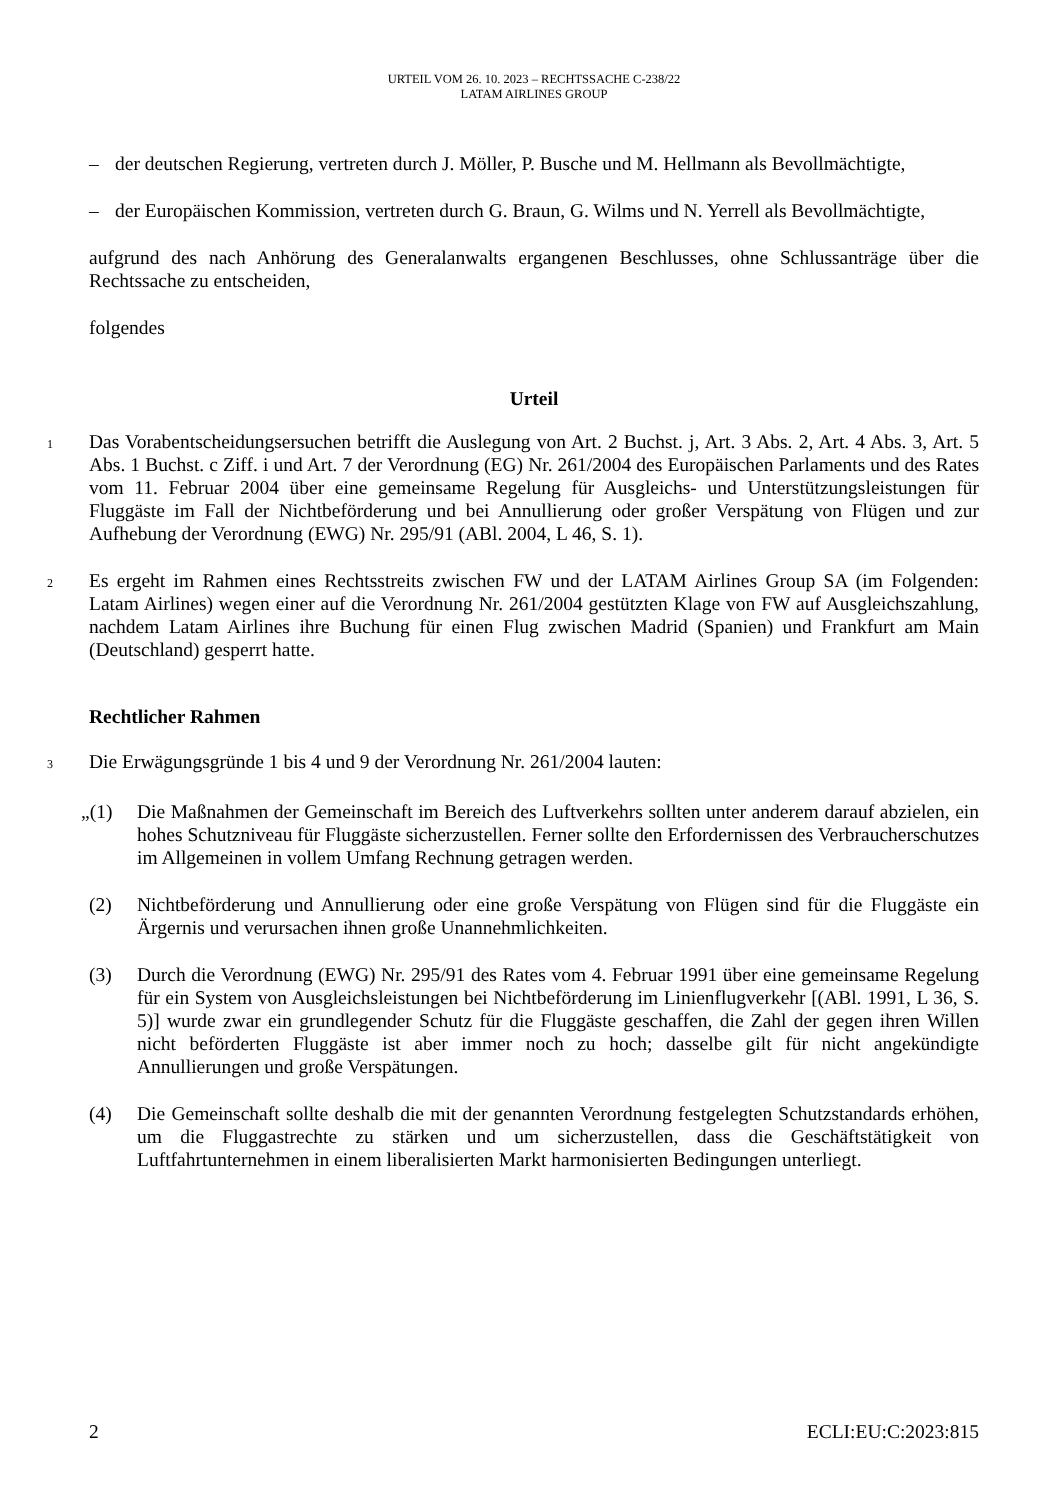URTEIL VOM 26. 10. 2023 – RECHTSSACHE C-238/22
LATAM AIRLINES GROUP
– der deutschen Regierung, vertreten durch J. Möller, P. Busche und M. Hellmann als Bevollmächtigte,
– der Europäischen Kommission, vertreten durch G. Braun, G. Wilms und N. Yerrell als Bevollmächtigte,
aufgrund des nach Anhörung des Generalanwalts ergangenen Beschlusses, ohne Schlussanträge über die Rechtssache zu entscheiden,
folgendes
Urteil
1 Das Vorabentscheidungsersuchen betrifft die Auslegung von Art. 2 Buchst. j, Art. 3 Abs. 2, Art. 4 Abs. 3, Art. 5 Abs. 1 Buchst. c Ziff. i und Art. 7 der Verordnung (EG) Nr. 261/2004 des Europäischen Parlaments und des Rates vom 11. Februar 2004 über eine gemeinsame Regelung für Ausgleichs- und Unterstützungsleistungen für Fluggäste im Fall der Nichtbeförderung und bei Annullierung oder großer Verspätung von Flügen und zur Aufhebung der Verordnung (EWG) Nr. 295/91 (ABl. 2004, L 46, S. 1).
2 Es ergeht im Rahmen eines Rechtsstreits zwischen FW und der LATAM Airlines Group SA (im Folgenden: Latam Airlines) wegen einer auf die Verordnung Nr. 261/2004 gestützten Klage von FW auf Ausgleichszahlung, nachdem Latam Airlines ihre Buchung für einen Flug zwischen Madrid (Spanien) und Frankfurt am Main (Deutschland) gesperrt hatte.
Rechtlicher Rahmen
3 Die Erwägungsgründe 1 bis 4 und 9 der Verordnung Nr. 261/2004 lauten:
„(1) Die Maßnahmen der Gemeinschaft im Bereich des Luftverkehrs sollten unter anderem darauf abzielen, ein hohes Schutzniveau für Fluggäste sicherzustellen. Ferner sollte den Erfordernissen des Verbraucherschutzes im Allgemeinen in vollem Umfang Rechnung getragen werden.
(2) Nichtbeförderung und Annullierung oder eine große Verspätung von Flügen sind für die Fluggäste ein Ärgernis und verursachen ihnen große Unannehmlichkeiten.
(3) Durch die Verordnung (EWG) Nr. 295/91 des Rates vom 4. Februar 1991 über eine gemeinsame Regelung für ein System von Ausgleichsleistungen bei Nichtbeförderung im Linienflugverkehr [(ABl. 1991, L 36, S. 5)] wurde zwar ein grundlegender Schutz für die Fluggäste geschaffen, die Zahl der gegen ihren Willen nicht beförderten Fluggäste ist aber immer noch zu hoch; dasselbe gilt für nicht angekündigte Annullierungen und große Verspätungen.
(4) Die Gemeinschaft sollte deshalb die mit der genannten Verordnung festgelegten Schutzstandards erhöhen, um die Fluggastrechte zu stärken und um sicherzustellen, dass die Geschäftstätigkeit von Luftfahrtunternehmen in einem liberalisierten Markt harmonisierten Bedingungen unterliegt.
2 ECLI:EU:C:2023:815